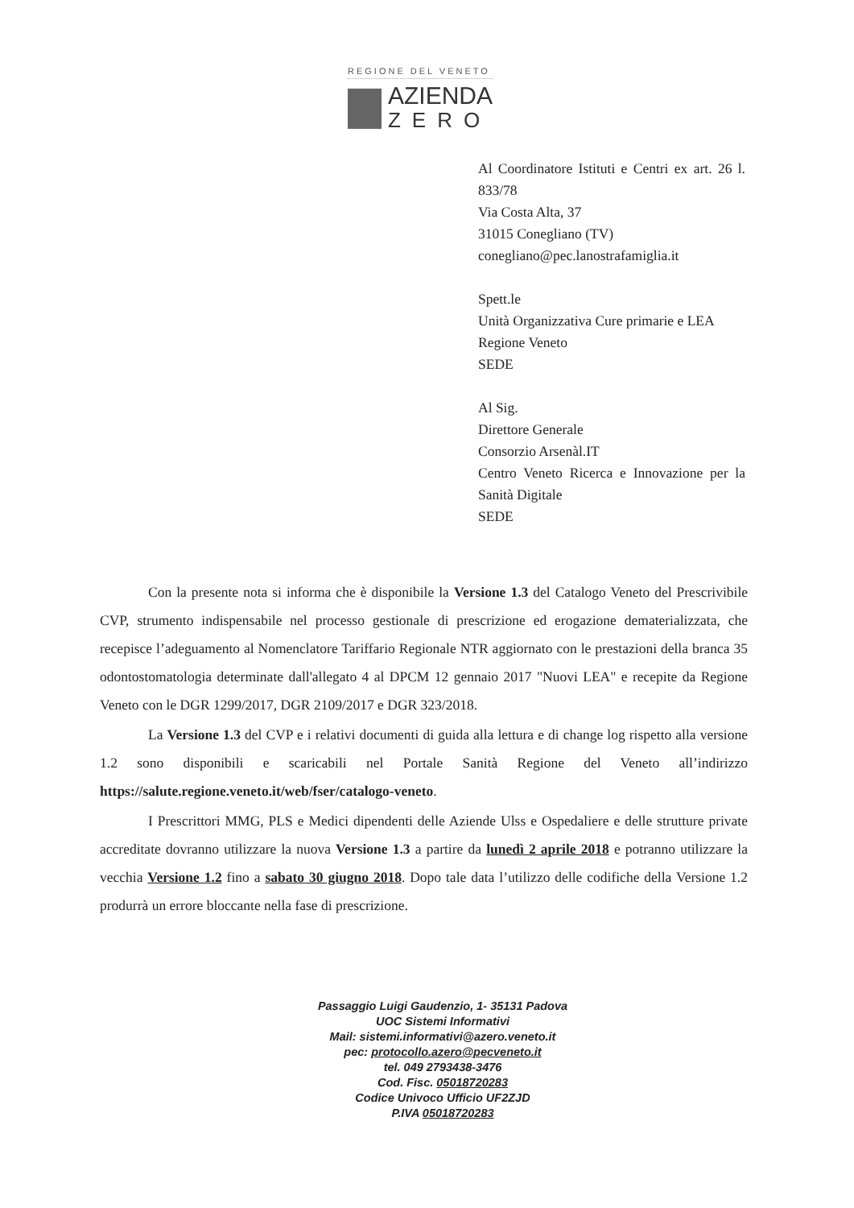REGIONE DEL VENETO
AZIENDA
ZERO
Al Coordinatore Istituti e Centri ex art. 26 l. 833/78
Via Costa Alta, 37
31015 Conegliano (TV)
conegliano@pec.lanostrafamiglia.it
Spett.le
Unità Organizzativa Cure primarie e LEA
Regione Veneto
SEDE
Al Sig.
Direttore Generale
Consorzio Arsenàl.IT
Centro Veneto Ricerca e Innovazione per la Sanità Digitale
SEDE
Con la presente nota si informa che è disponibile la Versione 1.3 del Catalogo Veneto del Prescrivibile CVP, strumento indispensabile nel processo gestionale di prescrizione ed erogazione dematerializzata, che recepisce l’adeguamento al Nomenclatore Tariffario Regionale NTR aggiornato con le prestazioni della branca 35 odontostomatologia determinate dall'allegato 4 al DPCM 12 gennaio 2017 "Nuovi LEA" e recepite da Regione Veneto con le DGR 1299/2017, DGR 2109/2017 e DGR 323/2018.
La Versione 1.3 del CVP e i relativi documenti di guida alla lettura e di change log rispetto alla versione 1.2 sono disponibili e scaricabili nel Portale Sanità Regione del Veneto all’indirizzo https://salute.regione.veneto.it/web/fser/catalogo-veneto.
I Prescrittori MMG, PLS e Medici dipendenti delle Aziende Ulss e Ospedaliere e delle strutture private accreditate dovranno utilizzare la nuova Versione 1.3 a partire da lunedì 2 aprile 2018 e potranno utilizzare la vecchia Versione 1.2 fino a sabato 30 giugno 2018. Dopo tale data l’utilizzo delle codifiche della Versione 1.2 produrrà un errore bloccante nella fase di prescrizione.
Passaggio Luigi Gaudenzio, 1- 35131 Padova
UOC Sistemi Informativi
Mail: sistemi.informativi@azero.veneto.it
pec: protocollo.azero@pecveneto.it
tel. 049 2793438-3476
Cod. Fisc. 05018720283
Codice Univoco Ufficio UF2ZJD
P.IVA 05018720283